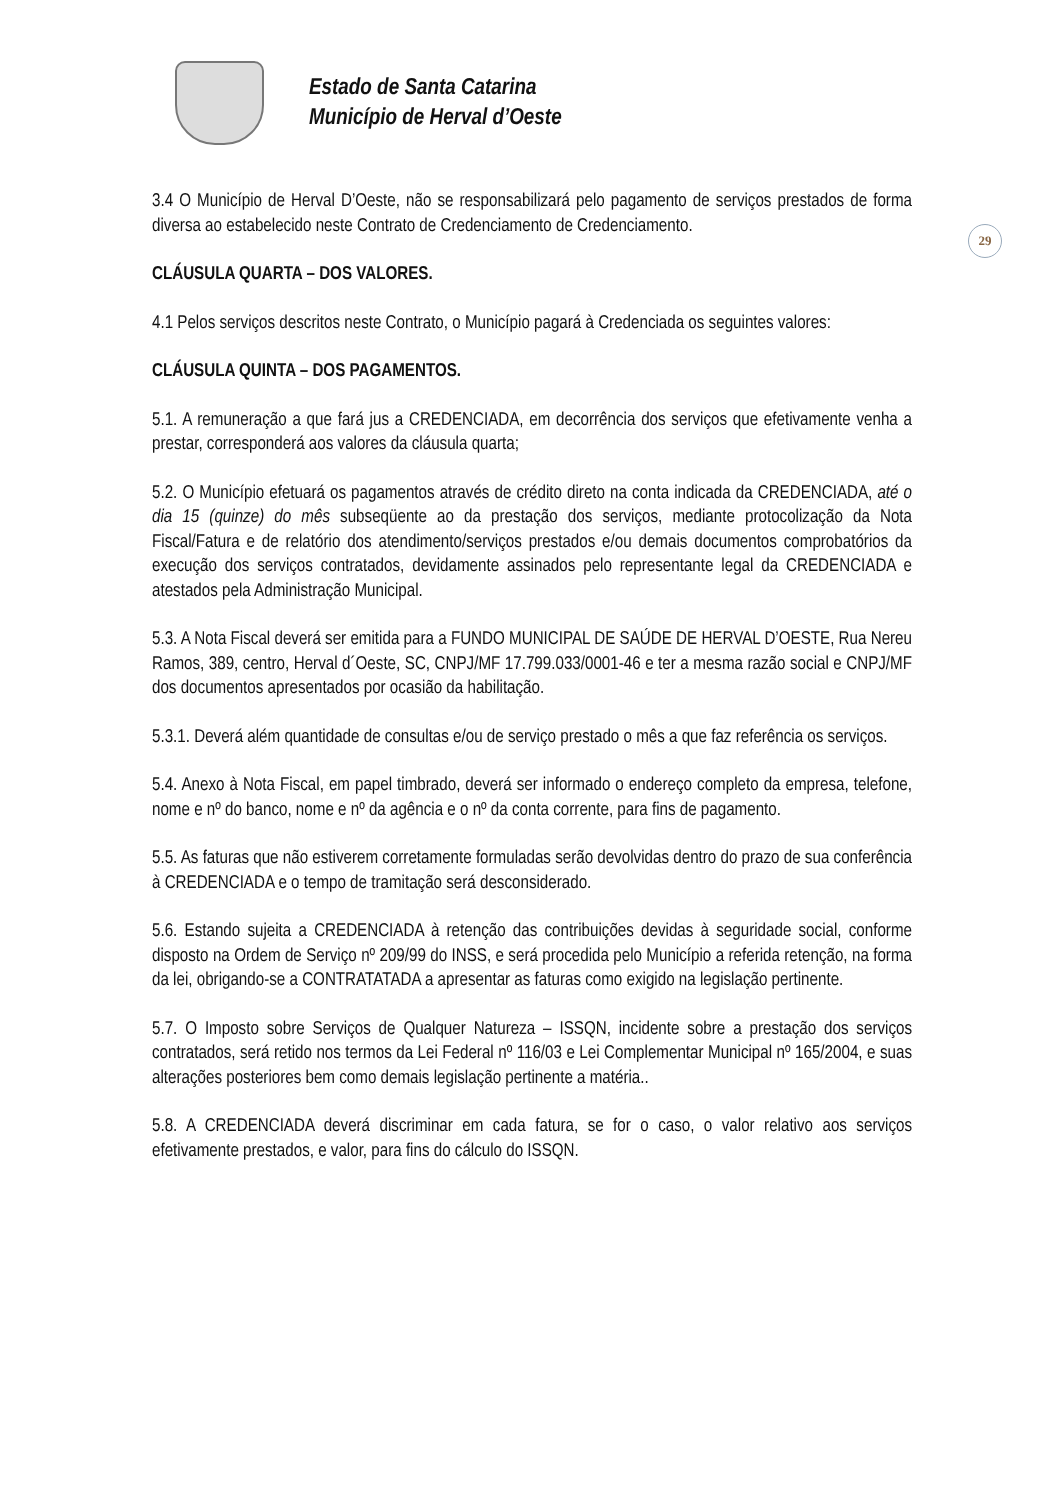Estado de Santa Catarina
Município de Herval d’Oeste
29
3.4 O Município de Herval D’Oeste, não se responsabilizará pelo pagamento de serviços prestados de forma diversa ao estabelecido neste Contrato de Credenciamento de Credenciamento.
CLÁUSULA QUARTA – DOS VALORES.
4.1 Pelos serviços descritos neste Contrato, o Município pagará à Credenciada os seguintes valores:
CLÁUSULA QUINTA – DOS PAGAMENTOS.
5.1. A remuneração a que fará jus a CREDENCIADA, em decorrência dos serviços que efetivamente venha a prestar, corresponderá aos valores da cláusula quarta;
5.2. O Município efetuará os pagamentos através de crédito direto na conta indicada da CREDENCIADA, até o dia 15 (quinze) do mês subseqüente ao da prestação dos serviços, mediante protocolização da Nota Fiscal/Fatura e de relatório dos atendimento/serviços prestados e/ou demais documentos comprobatórios da execução dos serviços contratados, devidamente assinados pelo representante legal da CREDENCIADA e atestados pela Administração Municipal.
5.3. A Nota Fiscal deverá ser emitida para a FUNDO MUNICIPAL DE SAÚDE DE HERVAL D’OESTE, Rua Nereu Ramos, 389, centro, Herval d´Oeste, SC, CNPJ/MF 17.799.033/0001-46 e ter a mesma razão social e CNPJ/MF dos documentos apresentados por ocasião da habilitação.
5.3.1. Deverá além quantidade de consultas e/ou de serviço prestado o mês a que faz referência os serviços.
5.4. Anexo à Nota Fiscal, em papel timbrado, deverá ser informado o endereço completo da empresa, telefone, nome e nº do banco, nome e nº da agência e o nº da conta corrente, para fins de pagamento.
5.5. As faturas que não estiverem corretamente formuladas serão devolvidas dentro do prazo de sua conferência à CREDENCIADA e o tempo de tramitação será desconsiderado.
5.6. Estando sujeita a CREDENCIADA à retenção das contribuições devidas à seguridade social, conforme disposto na Ordem de Serviço nº 209/99 do INSS, e será procedida pelo Município a referida retenção, na forma da lei, obrigando-se a CONTRATATADA a apresentar as faturas como exigido na legislação pertinente.
5.7. O Imposto sobre Serviços de Qualquer Natureza – ISSQN, incidente sobre a prestação dos serviços contratados, será retido nos termos da Lei Federal nº 116/03 e Lei Complementar Municipal nº 165/2004, e suas alterações posteriores bem como demais legislação pertinente a matéria..
5.8. A CREDENCIADA deverá discriminar em cada fatura, se for o caso, o valor relativo aos serviços efetivamente prestados, e valor, para fins do cálculo do ISSQN.